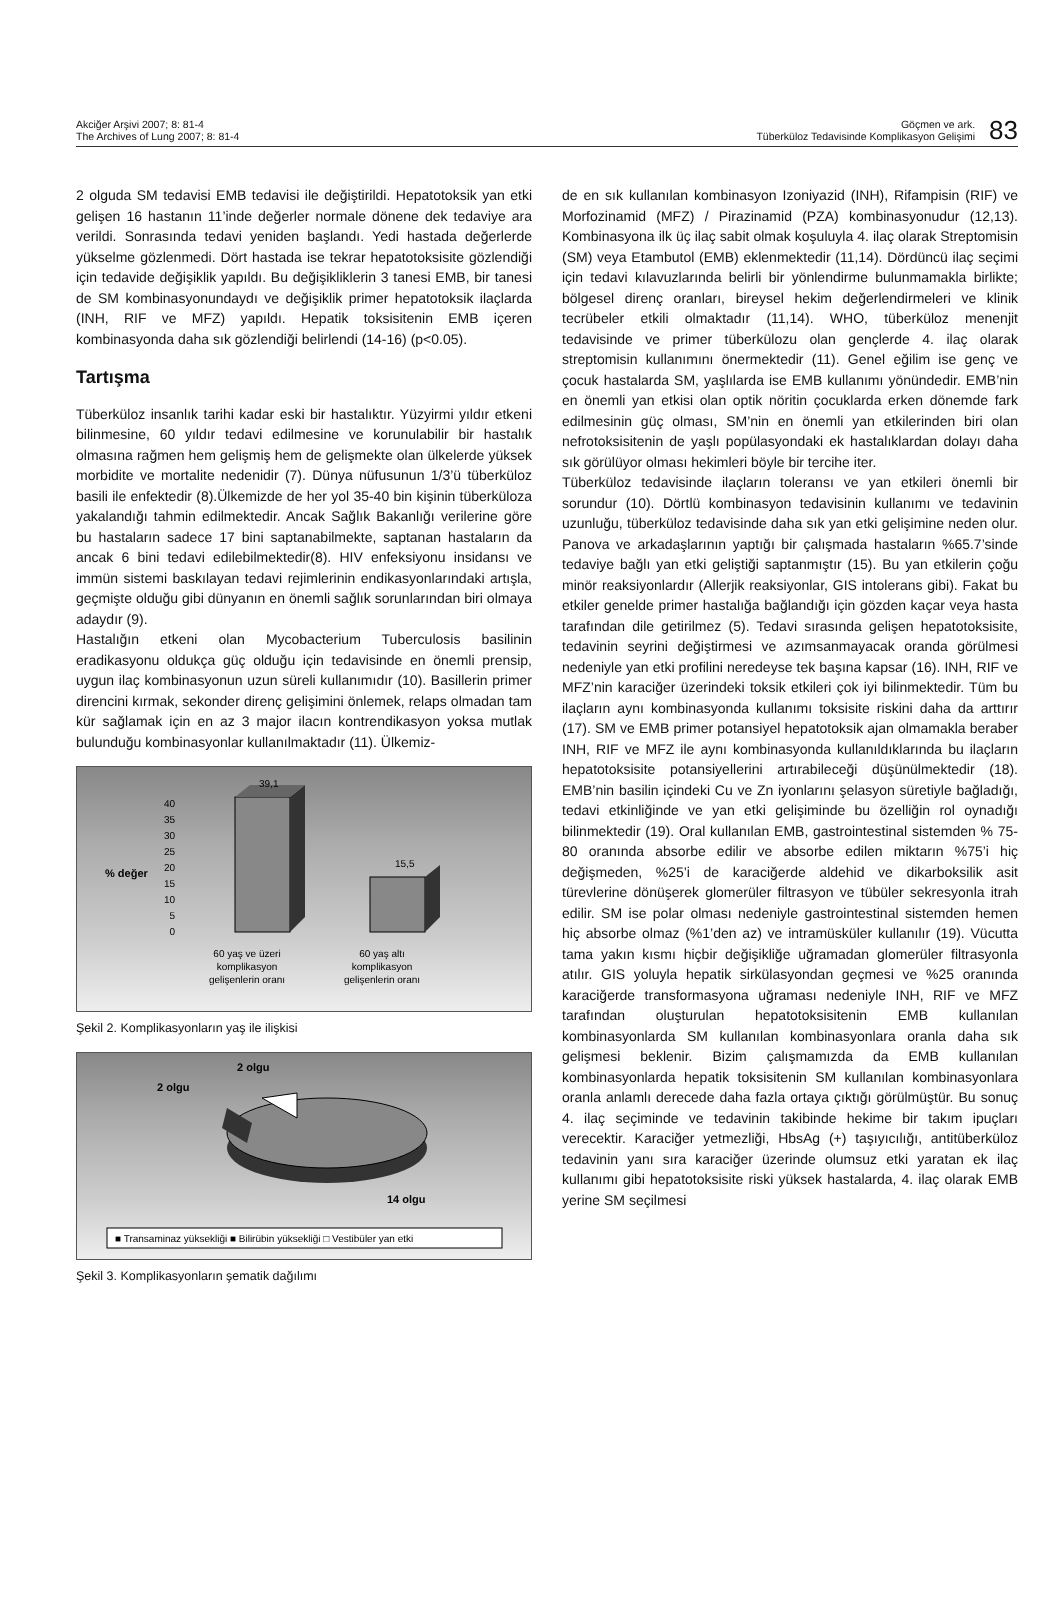Akciğer Arşivi 2007; 8: 81-4
The Archives of Lung 2007; 8: 81-4
Göçmen ve ark.
Tüberküloz Tedavisinde Komplikasyon Gelişimi
83
2 olguda SM tedavisi EMB tedavisi ile değiştirildi. Hepatotoksik yan etki gelişen 16 hastanın 11’inde değerler normale dönene dek tedaviye ara verildi. Sonrasında tedavi yeniden başlandı. Yedi hastada değerlerde yükselme gözlenmedi. Dört hastada ise tekrar hepatotoksisite gözlendiği için tedavide değişiklik yapıldı. Bu değişikliklerin 3 tanesi EMB, bir tanesi de SM kombinasyonundaydı ve değişiklik primer hepatotoksik ilaçlarda (INH, RIF ve MFZ) yapıldı. Hepatik toksisitenin EMB içeren kombinasyonda daha sık gözlendiği belirlendi (14-16) (p<0.05).
Tartışma
Tüberküloz insanlık tarihi kadar eski bir hastalıktır. Yüzyirmi yıldır etkeni bilinmesine, 60 yıldır tedavi edilmesine ve korunulabilir bir hastalık olmasına rağmen hem gelişmiş hem de gelişmekte olan ülkelerde yüksek morbidite ve mortalite nedenidir (7). Dünya nüfusunun 1/3’ü tüberküloz basili ile enfektedir (8).Ülkemizde de her yol 35-40 bin kişinin tüberküloza yakalandığı tahmin edilmektedir. Ancak Sağlık Bakanlığı verilerine göre bu hastaların sadece 17 bini saptanabilmekte, saptanan hastaların da ancak 6 bini tedavi edilebilmektedir(8). HIV enfeksiyonu insidansı ve immün sistemi baskılayan tedavi rejimlerinin endikasyonlarındaki artışla, geçmişte olduğu gibi dünyanın en önemli sağlık sorunlarından biri olmaya adaydır (9).
Hastalığın etkeni olan Mycobacterium Tuberculosis basilinin eradikasyonu oldukça güç olduğu için tedavisinde en önemli prensip, uygun ilaç kombinasyonun uzun süreli kullanımıdır (10). Basillerin primer direncini kırmak, sekonder direnç gelişimini önlemek, relaps olmadan tam kür sağlamak için en az 3 major ilacın kontrendikasyon yoksa mutlak bulunduğu kombinasyonlar kullanılmaktadır (11). Ülkemiz-
% değer
40
35
30
25
20
15
10
5
0
39,1
15,5
60 yaş ve üzeri
komplikasyon
gelişenlerin oranı
60 yaş altı
komplikasyon
gelişenlerin oranı
Şekil 2. Komplikasyonların yaş ile ilişkisi
2 olgu
2 olgu
14 olgu
■ Transaminaz yüksekliği ■ Bilirübin yüksekliği □ Vestibüler yan etki
Şekil 3. Komplikasyonların şematik dağılımı
de en sık kullanılan kombinasyon Izoniyazid (INH), Rifampisin (RIF) ve Morfozinamid (MFZ) / Pirazinamid (PZA) kombinasyonudur (12,13). Kombinasyona ilk üç ilaç sabit olmak koşuluyla 4. ilaç olarak Streptomisin (SM) veya Etambutol (EMB) eklenmektedir (11,14). Dördüncü ilaç seçimi için tedavi kılavuzlarında belirli bir yönlendirme bulunmamakla birlikte; bölgesel direnç oranları, bireysel hekim değerlendirmeleri ve klinik tecrübeler etkili olmaktadır (11,14). WHO, tüberküloz menenjit tedavisinde ve primer tüberkülozu olan gençlerde 4. ilaç olarak streptomisin kullanımını önermektedir (11). Genel eğilim ise genç ve çocuk hastalarda SM, yaşlılarda ise EMB kullanımı yönündedir. EMB’nin en önemli yan etkisi olan optik nöritin çocuklarda erken dönemde fark edilmesinin güç olması, SM’nin en önemli yan etkilerinden biri olan nefrotoksisitenin de yaşlı popülasyondaki ek hastalıklardan dolayı daha sık görülüyor olması hekimleri böyle bir tercihe iter.
Tüberküloz tedavisinde ilaçların toleransı ve yan etkileri önemli bir sorundur (10). Dörtlü kombinasyon tedavisinin kullanımı ve tedavinin uzunluğu, tüberküloz tedavisinde daha sık yan etki gelişimine neden olur. Panova ve arkadaşlarının yaptığı bir çalışmada hastaların %65.7’sinde tedaviye bağlı yan etki geliştiği saptanmıştır (15). Bu yan etkilerin çoğu minör reaksiyonlardır (Allerjik reaksiyonlar, GIS intolerans gibi). Fakat bu etkiler genelde primer hastalığa bağlandığı için gözden kaçar veya hasta tarafından dile getirilmez (5). Tedavi sırasında gelişen hepatotoksisite, tedavinin seyrini değiştirmesi ve azımsanmayacak oranda görülmesi nedeniyle yan etki profilini neredeyse tek başına kapsar (16). INH, RIF ve MFZ’nin karaciğer üzerindeki toksik etkileri çok iyi bilinmektedir. Tüm bu ilaçların aynı kombinasyonda kullanımı toksisite riskini daha da arttırır (17). SM ve EMB primer potansiyel hepatotoksik ajan olmamakla beraber INH, RIF ve MFZ ile aynı kombinasyonda kullanıldıklarında bu ilaçların hepatotoksisite potansiyellerini artırabileceği düşünülmektedir (18). EMB’nin basilin içindeki Cu ve Zn iyonlarını şelasyon süretiyle bağladığı, tedavi etkinliğinde ve yan etki gelişiminde bu özelliğin rol oynadığı bilinmektedir (19). Oral kullanılan EMB, gastrointestinal sistemden % 75-80 oranında absorbe edilir ve absorbe edilen miktarın %75’i hiç değişmeden, %25’i de karaciğerde aldehid ve dikarboksilik asit türevlerine dönüşerek glomerüler filtrasyon ve tübüler sekresyonla itrah edilir. SM ise polar olması nedeniyle gastrointestinal sistemden hemen hiç absorbe olmaz (%1’den az) ve intramüsküler kullanılır (19). Vücutta tama yakın kısmı hiçbir değişikliğe uğramadan glomerüler filtrasyonla atılır. GIS yoluyla hepatik sirkülasyondan geçmesi ve %25 oranında karaciğerde transformasyona uğraması nedeniyle INH, RIF ve MFZ tarafından oluşturulan hepatotoksisitenin EMB kullanılan kombinasyonlarda SM kullanılan kombinasyonlara oranla daha sık gelişmesi beklenir. Bizim çalışmamızda da EMB kullanılan kombinasyonlarda hepatik toksisitenin SM kullanılan kombinasyonlara oranla anlamlı derecede daha fazla ortaya çıktığı görülmüştür. Bu sonuç 4. ilaç seçiminde ve tedavinin takibinde hekime bir takım ipuçları verecektir. Karaciğer yetmezliği, HbsAg (+) taşıyıcılığı, antitüberküloz tedavinin yanı sıra karaciğer üzerinde olumsuz etki yaratan ek ilaç kullanımı gibi hepatotoksisite riski yüksek hastalarda, 4. ilaç olarak EMB yerine SM seçilmesi